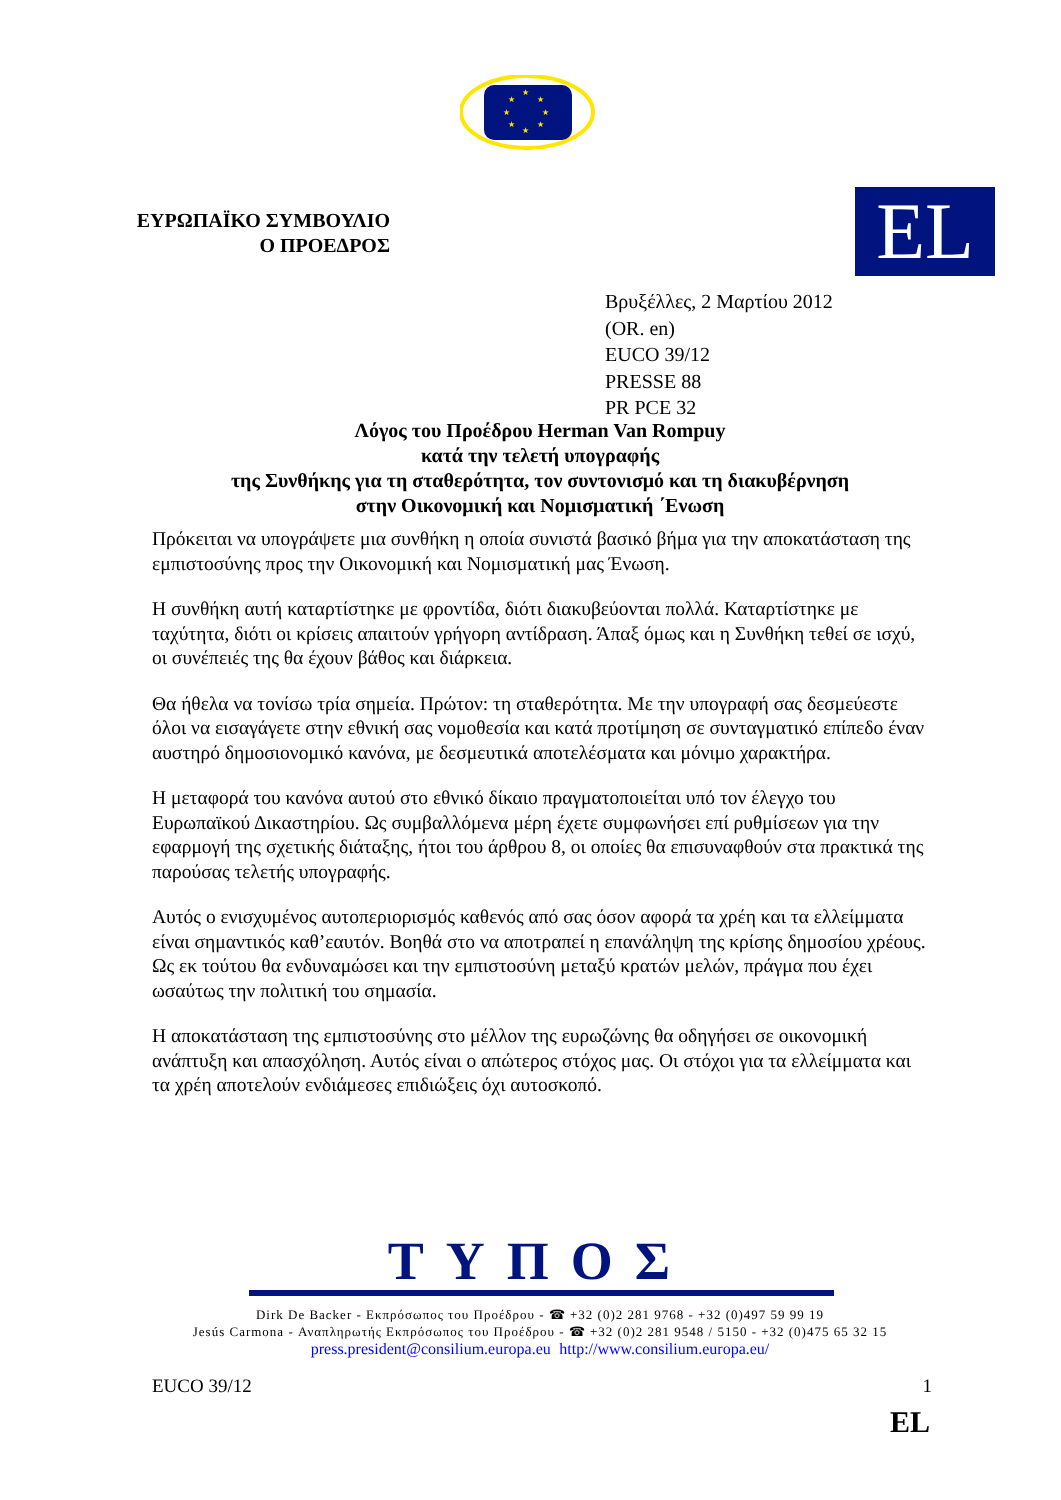★
★
★
★
★
★
★
★
ΕΥΡΩΠΑΪΚΟ ΣΥΜΒΟΥΛΙΟ
Ο ΠΡΟΕΔΡΟΣ
EL
Βρυξέλλες, 2 Μαρτίου 2012
(OR. en)
EUCO 39/12
PRESSE 88
PR PCE 32
Λόγος του Προέδρου Herman Van Rompuy
κατά την τελετή υπογραφής
της Συνθήκης για τη σταθερότητα, τον συντονισμό και τη διακυβέρνηση
στην Οικονομική και Νομισματική ΄Ενωση
Πρόκειται να υπογράψετε μια συνθήκη η οποία συνιστά βασικό βήμα για την αποκατάσταση της εμπιστοσύνης προς την Οικονομική και Νομισματική μας Ένωση.
Η συνθήκη αυτή καταρτίστηκε με φροντίδα, διότι διακυβεύονται πολλά. Καταρτίστηκε με ταχύτητα, διότι οι κρίσεις απαιτούν γρήγορη αντίδραση. Άπαξ όμως και η Συνθήκη τεθεί σε ισχύ, οι συνέπειές της θα έχουν βάθος και διάρκεια.
Θα ήθελα να τονίσω τρία σημεία. Πρώτον: τη σταθερότητα. Με την υπογραφή σας δεσμεύεστε όλοι να εισαγάγετε στην εθνική σας νομοθεσία και κατά προτίμηση σε συνταγματικό επίπεδο έναν αυστηρό δημοσιονομικό κανόνα, με δεσμευτικά αποτελέσματα και μόνιμο χαρακτήρα.
Η μεταφορά του κανόνα αυτού στο εθνικό δίκαιο πραγματοποιείται υπό τον έλεγχο του Ευρωπαϊκού Δικαστηρίου. Ως συμβαλλόμενα μέρη έχετε συμφωνήσει επί ρυθμίσεων για την εφαρμογή της σχετικής διάταξης, ήτοι του άρθρου 8, οι οποίες θα επισυναφθούν στα πρακτικά της παρούσας τελετής υπογραφής.
Αυτός ο ενισχυμένος αυτοπεριορισμός καθενός από σας όσον αφορά τα χρέη και τα ελλείμματα είναι σημαντικός καθ’εαυτόν. Βοηθά στο να αποτραπεί η επανάληψη της κρίσης δημοσίου χρέους. Ως εκ τούτου θα ενδυναμώσει και την εμπιστοσύνη μεταξύ κρατών μελών, πράγμα που έχει ωσαύτως την πολιτική του σημασία.
Η αποκατάσταση της εμπιστοσύνης στο μέλλον της ευρωζώνης θα οδηγήσει σε οικονομική ανάπτυξη και απασχόληση. Αυτός είναι ο απώτερος στόχος μας. Οι στόχοι για τα ελλείμματα και τα χρέη αποτελούν ενδιάμεσες επιδιώξεις όχι αυτοσκοπό.
ΤΥΠΟΣ
Dirk De Backer - Εκπρόσωπος του Προέδρου - ☎ +32 (0)2 281 9768 - +32 (0)497 59 99 19
Jesús Carmona - Αναπληρωτής Εκπρόσωπος του Προέδρου - ☎ +32 (0)2 281 9548 / 5150 - +32 (0)475 65 32 15
press.president@consilium.europa.eu http://www.consilium.europa.eu/
EUCO 39/12 1
EL